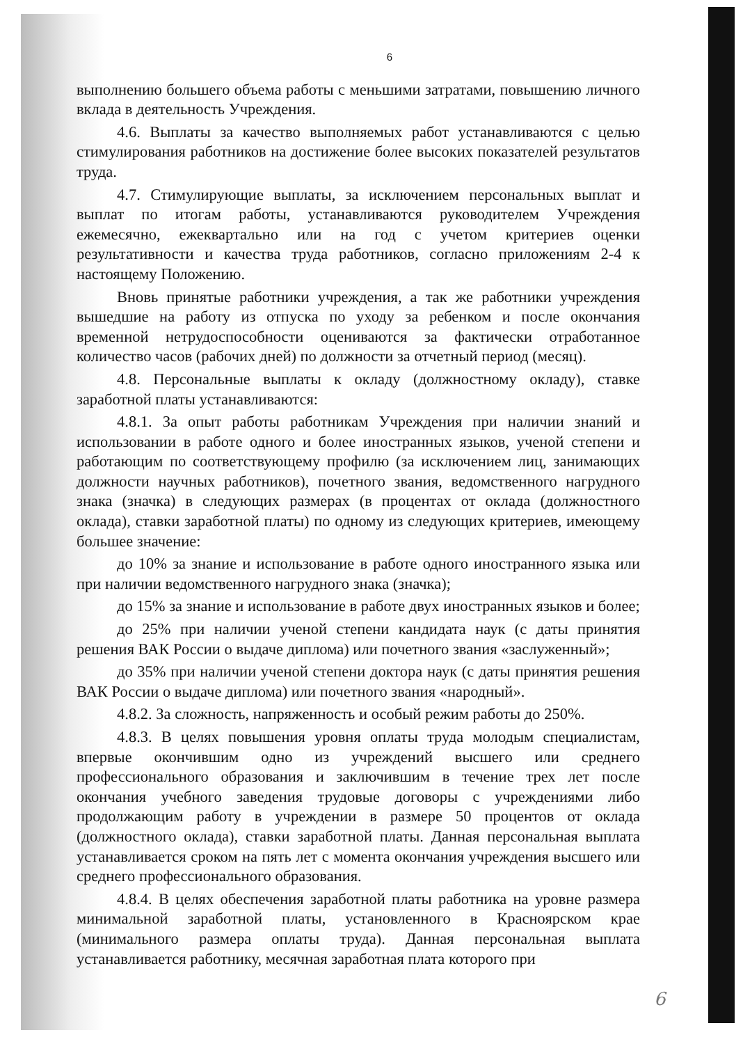6
выполнению большего объема работы с меньшими затратами, повышению личного вклада в деятельность Учреждения.
4.6. Выплаты за качество выполняемых работ устанавливаются с целью стимулирования работников на достижение более высоких показателей результатов труда.
4.7. Стимулирующие выплаты, за исключением персональных выплат и выплат по итогам работы, устанавливаются руководителем Учреждения ежемесячно, ежеквартально или на год с учетом критериев оценки результативности и качества труда работников, согласно приложениям 2-4 к настоящему Положению.
Вновь принятые работники учреждения, а так же работники учреждения вышедшие на работу из отпуска по уходу за ребенком и после окончания временной нетрудоспособности оцениваются за фактически отработанное количество часов (рабочих дней) по должности за отчетный период (месяц).
4.8. Персональные выплаты к окладу (должностному окладу), ставке заработной платы устанавливаются:
4.8.1. За опыт работы работникам Учреждения при наличии знаний и использовании в работе одного и более иностранных языков, ученой степени и работающим по соответствующему профилю (за исключением лиц, занимающих должности научных работников), почетного звания, ведомственного нагрудного знака (значка) в следующих размерах (в процентах от оклада (должностного оклада), ставки заработной платы) по одному из следующих критериев, имеющему большее значение:
до 10% за знание и использование в работе одного иностранного языка или при наличии ведомственного нагрудного знака (значка);
до 15% за знание и использование в работе двух иностранных языков и более;
до 25% при наличии ученой степени кандидата наук (с даты принятия решения ВАК России о выдаче диплома) или почетного звания «заслуженный»;
до 35% при наличии ученой степени доктора наук (с даты принятия решения ВАК России о выдаче диплома) или почетного звания «народный».
4.8.2. За сложность, напряженность и особый режим работы до 250%.
4.8.3. В целях повышения уровня оплаты труда молодым специалистам, впервые окончившим одно из учреждений высшего или среднего профессионального образования и заключившим в течение трех лет после окончания учебного заведения трудовые договоры с учреждениями либо продолжающим работу в учреждении в размере 50 процентов от оклада (должностного оклада), ставки заработной платы. Данная персональная выплата устанавливается сроком на пять лет с момента окончания учреждения высшего или среднего профессионального образования.
4.8.4. В целях обеспечения заработной платы работника на уровне размера минимальной заработной платы, установленного в Красноярском крае (минимального размера оплаты труда). Данная персональная выплата устанавливается работнику, месячная заработная плата которого при
6